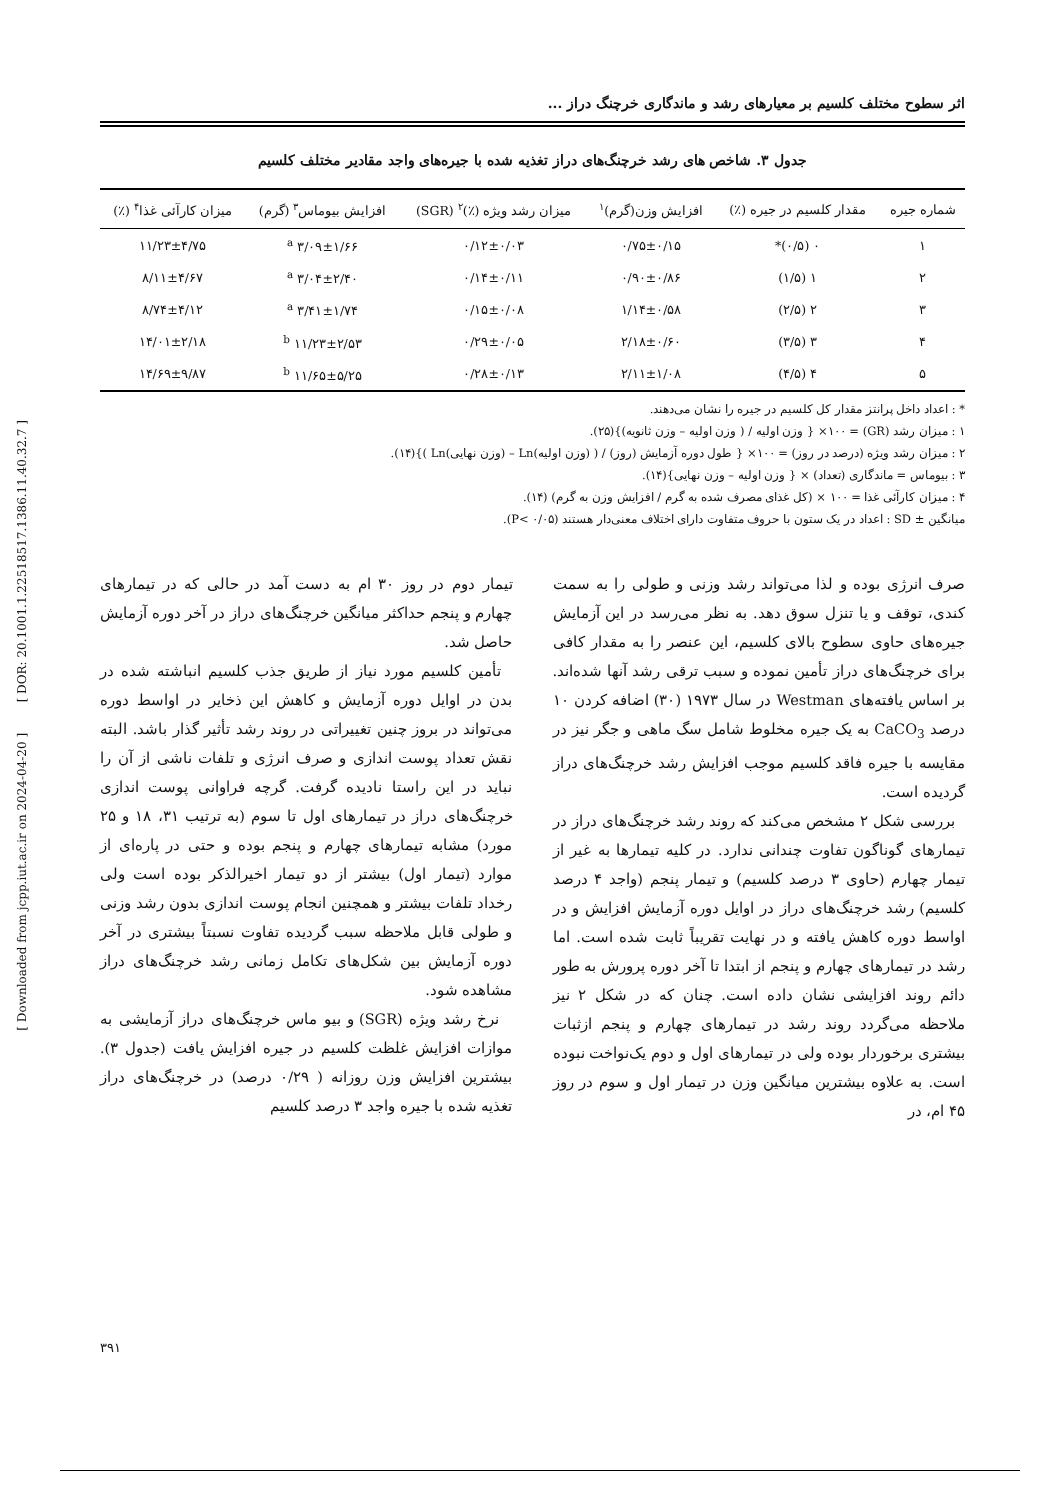[ Downloaded from jcpp.iut.ac.ir on 2024-04-20 ] [ DOR: 20.1001.1.22518517.1386.11.40.32.7 ]
اثر سطوح مختلف کلسیم بر معیارهای رشد و ماندگاری خرچنگ دراز ...
جدول ۳. شاخص های رشد خرچنگ‌های دراز تغذیه شده با جیره‌های واجد مقادیر مختلف کلسیم
| شماره جیره | مقدار کلسیم در جیره (٪) | افزایش وزن(گرم)<sup>۱</sup> | میزان رشد ویژه (٪)<sup>۲</sup> (SGR) | افزایش بیوماس<sup>۳</sup> (گرم) | میزان کارآئی غذا<sup>۴</sup> (٪) |
| --- | --- | --- | --- | --- | --- |
| ۱ | ۰ (۰/۵)* | ۰/۷۵±۰/۱۵ | ۰/۱۲±۰/۰۳ | ۳/۰۹±۱/۶۶ <sup>a</sup> | ۱۱/۲۳±۴/۷۵ |
| ۲ | ۱ (۱/۵) | ۰/۹۰±۰/۸۶ | ۰/۱۴±۰/۱۱ | ۳/۰۴±۲/۴۰ <sup>a</sup> | ۸/۱۱±۴/۶۷ |
| ۳ | ۲ (۲/۵) | ۱/۱۴±۰/۵۸ | ۰/۱۵±۰/۰۸ | ۳/۴۱±۱/۷۴ <sup>a</sup> | ۸/۷۴±۴/۱۲ |
| ۴ | ۳ (۳/۵) | ۲/۱۸±۰/۶۰ | ۰/۲۹±۰/۰۵ | ۱۱/۲۳±۲/۵۳ <sup>b</sup> | ۱۴/۰۱±۲/۱۸ |
| ۵ | ۴ (۴/۵) | ۲/۱۱±۱/۰۸ | ۰/۲۸±۰/۱۳ | ۱۱/۶۵±۵/۲۵ <sup>b</sup> | ۱۴/۶۹±۹/۸۷ |
* : اعداد داخل پرانتز مقدار کل کلسیم در جیره را نشان می‌دهند.
۱ : میزان رشد (GR) = ۱۰۰× { وزن اولیه / ( وزن اولیه – وزن ثانویه)}(۲۵).
۲ : میزان رشد ویژه (درصد در روز) = ۱۰۰× { طول دوره آزمایش (روز) / ( (وزن اولیه)Ln – (وزن نهایی)Ln )}(۱۴).
۳ : بیوماس = ماندگاری (تعداد) × { وزن اولیه – وزن نهایی}(۱۴).
۴ : میزان کارآئی غذا = ۱۰۰ × (کل غذای مصرف شده به گرم / افزایش وزن به گرم) (۱۴).
میانگین ± SD : اعداد در یک ستون با حروف متفاوت دارای اختلاف معنی‌دار هستند (P< ۰/۰۵).
صرف انرژی بوده و لذا می‌تواند رشد وزنی و طولی را به سمت کندی، توقف و یا تنزل سوق دهد. به نظر می‌رسد در این آزمایش جیره‌های حاوی سطوح بالای کلسیم، این عنصر را به مقدار کافی برای خرچنگ‌های دراز تأمین نموده و سبب ترقی رشد آنها شده‌اند. بر اساس یافته‌های Westman در سال ۱۹۷۳ (۳۰) اضافه کردن ۱۰ درصد CaCO<sub>3</sub> به یک جیره مخلوط شامل سگ ماهی و جگر نیز در مقایسه با جیره فاقد کلسیم موجب افزایش رشد خرچنگ‌های دراز گردیده است.
بررسی شکل ۲ مشخص می‌کند که روند رشد خرچنگ‌های دراز در تیمارهای گوناگون تفاوت چندانی ندارد. در کلیه تیمارها به غیر از تیمار چهارم (حاوی ۳ درصد کلسیم) و تیمار پنجم (واجد ۴ درصد کلسیم) رشد خرچنگ‌های دراز در اوایل دوره آزمایش افزایش و در اواسط دوره کاهش یافته و در نهایت تقریباً ثابت شده است. اما رشد در تیمارهای چهارم و پنجم از ابتدا تا آخر دوره پرورش به طور دائم روند افزایشی نشان داده است. چنان که در شکل ۲ نیز ملاحظه می‌گردد روند رشد در تیمارهای چهارم و پنجم ازثبات بیشتری برخوردار بوده ولی در تیمارهای اول و دوم یک‌نواخت نبوده است. به علاوه بیشترین میانگین وزن در تیمار اول و سوم در روز ۴۵ ام، در
تیمار دوم در روز ۳۰ ام به دست آمد در حالی که در تیمارهای چهارم و پنجم حداکثر میانگین خرچنگ‌های دراز در آخر دوره آزمایش حاصل شد.
تأمین کلسیم مورد نیاز از طریق جذب کلسیم انباشته شده در بدن در اوایل دوره آزمایش و کاهش این ذخایر در اواسط دوره می‌تواند در بروز چنین تغییراتی در روند رشد تأثیر گذار باشد. البته نقش تعداد پوست اندازی و صرف انرژی و تلفات ناشی از آن را نباید در این راستا نادیده گرفت. گرچه فراوانی پوست اندازی خرچنگ‌های دراز در تیمارهای اول تا سوم (به ترتیب ۳۱، ۱۸ و ۲۵ مورد) مشابه تیمارهای چهارم و پنجم بوده و حتی در پاره‌ای از موارد (تیمار اول) بیشتر از دو تیمار اخیرالذکر بوده است ولی رخداد تلفات بیشتر و همچنین انجام پوست اندازی بدون رشد وزنی و طولی قابل ملاحظه سبب گردیده تفاوت نسبتاً بیشتری در آخر دوره آزمایش بین شکل‌های تکامل زمانی رشد خرچنگ‌های دراز مشاهده شود.
نرخ رشد ویژه (SGR) و بیو ماس خرچنگ‌های دراز آزمایشی به موازات افزایش غلظت کلسیم در جیره افزایش یافت (جدول ۳). بیشترین افزایش وزن روزانه ( ۰/۲۹ درصد) در خرچنگ‌های دراز تغذیه شده با جیره واجد ۳ درصد کلسیم
۳۹۱